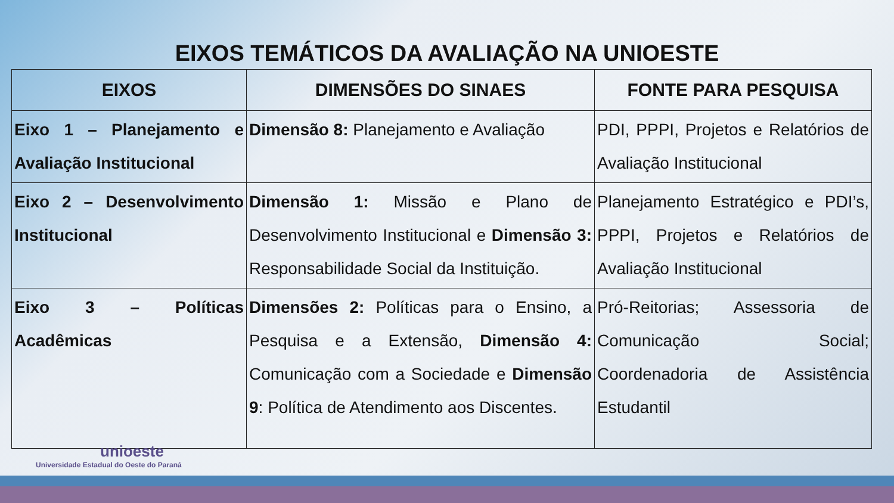EIXOS TEMÁTICOS DA AVALIAÇÃO NA UNIOESTE
| EIXOS | DIMENSÕES DO SINAES | FONTE PARA PESQUISA |
| --- | --- | --- |
| Eixo 1 – Planejamento e Avaliação Institucional | Dimensão 8: Planejamento e Avaliação | PDI, PPPI, Projetos e Relatórios de Avaliação Institucional |
| Eixo 2 – Desenvolvimento Institucional | Dimensão 1: Missão e Plano de Desenvolvimento Institucional e Dimensão 3: Responsabilidade Social da Instituição. | Planejamento Estratégico e PDI’s, PPPI, Projetos e Relatórios de Avaliação Institucional |
| Eixo 3 – Políticas Acadêmicas | Dimensões 2: Políticas para o Ensino, a Pesquisa e a Extensão, Dimensão 4: Comunicação com a Sociedade e Dimensão 9 : Política de Atendimento aos Discentes. | Pró-Reitorias; Assessoria de Comunicação Social; Coordenadoria de Assistência Estudantil |
unioeste
Universidade Estadual do Oeste do Paraná